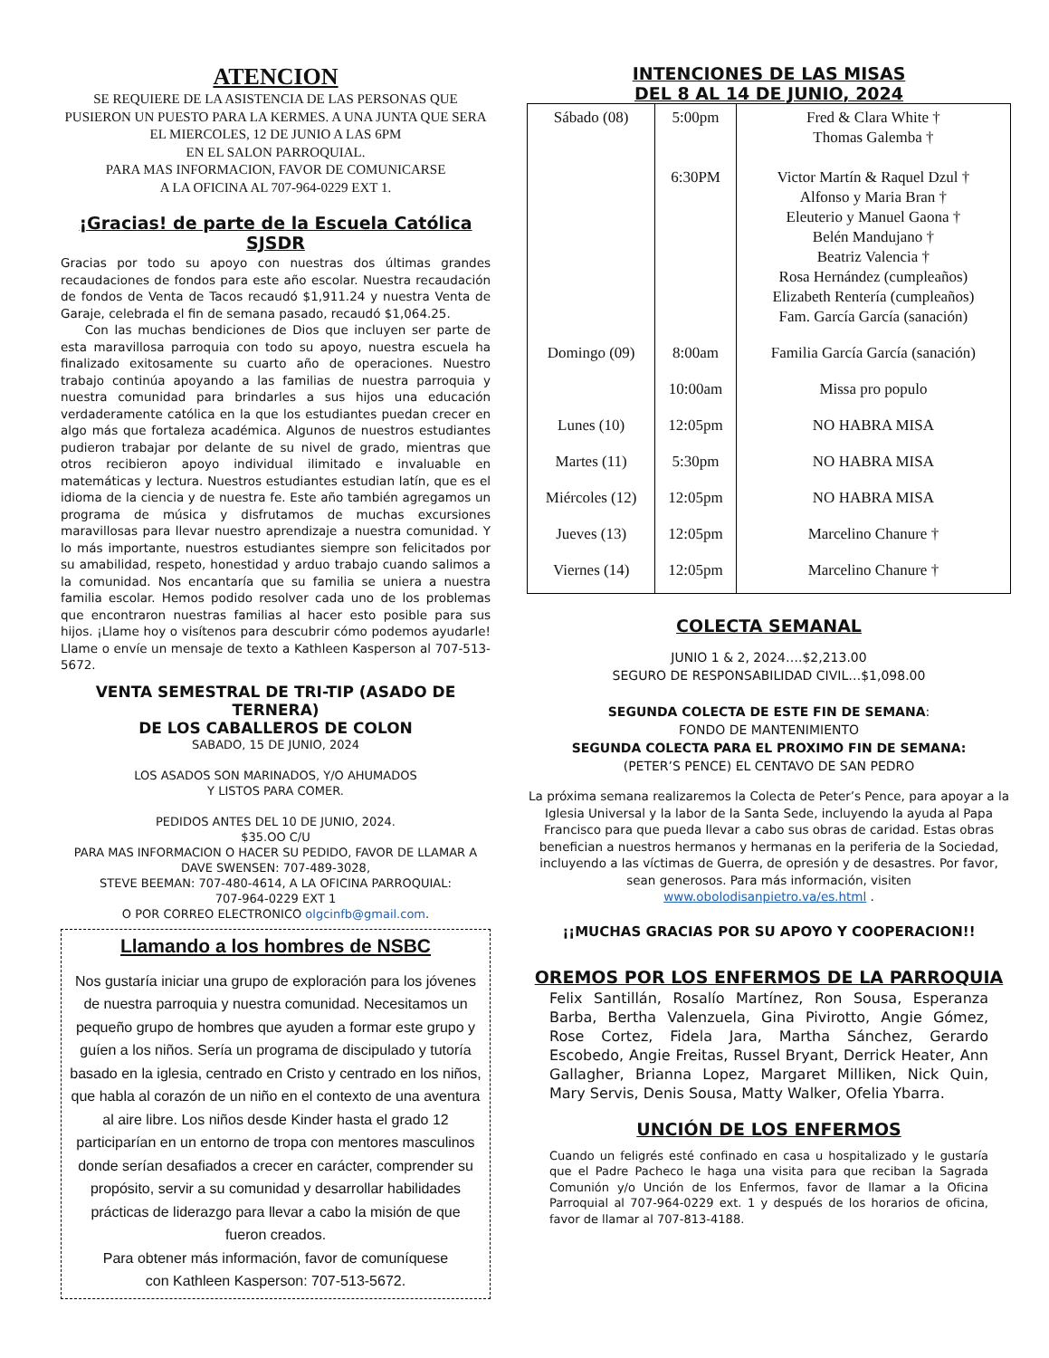ATENCION
SE REQUIERE DE LA ASISTENCIA DE LAS PERSONAS QUE PUSIERON UN PUESTO PARA LA KERMES. A UNA JUNTA QUE SERA EL MIERCOLES, 12 DE JUNIO A LAS 6PM
EN EL SALON PARROQUIAL.
PARA MAS INFORMACION, FAVOR DE COMUNICARSE
A LA OFICINA AL 707-964-0229 EXT 1.
¡Gracias! de parte de la Escuela Católica SJSDR
Gracias por todo su apoyo con nuestras dos últimas grandes recaudaciones de fondos para este año escolar. Nuestra recaudación de fondos de Venta de Tacos recaudó $1,911.24 y nuestra Venta de Garaje, celebrada el fin de semana pasado, recaudó $1,064.25.
Con las muchas bendiciones de Dios que incluyen ser parte de esta maravillosa parroquia con todo su apoyo, nuestra escuela ha finalizado exitosamente su cuarto año de operaciones. Nuestro trabajo continúa apoyando a las familias de nuestra parroquia y nuestra comunidad para brindarles a sus hijos una educación verdaderamente católica en la que los estudiantes puedan crecer en algo más que fortaleza académica. Algunos de nuestros estudiantes pudieron trabajar por delante de su nivel de grado, mientras que otros recibieron apoyo individual ilimitado e invaluable en matemáticas y lectura. Nuestros estudiantes estudian latín, que es el idioma de la ciencia y de nuestra fe. Este año también agregamos un programa de música y disfrutamos de muchas excursiones maravillosas para llevar nuestro aprendizaje a nuestra comunidad. Y lo más importante, nuestros estudiantes siempre son felicitados por su amabilidad, respeto, honestidad y arduo trabajo cuando salimos a la comunidad. Nos encantaría que su familia se uniera a nuestra familia escolar. Hemos podido resolver cada uno de los problemas que encontraron nuestras familias al hacer esto posible para sus hijos. ¡Llame hoy o visítenos para descubrir cómo podemos ayudarle! Llame o envíe un mensaje de texto a Kathleen Kasperson al 707-513-5672.
VENTA SEMESTRAL DE TRI-TIP (ASADO DE TERNERA)
DE LOS CABALLEROS DE COLON
SABADO, 15 DE JUNIO, 2024
LOS ASADOS SON MARINADOS, Y/O AHUMADOS
Y LISTOS PARA COMER.
PEDIDOS ANTES DEL 10 DE JUNIO, 2024.
$35.OO C/U
PARA MAS INFORMACION O HACER SU PEDIDO, FAVOR DE LLAMAR A DAVE SWENSEN: 707-489-3028,
STEVE BEEMAN: 707-480-4614, A LA OFICINA PARROQUIAL:
707-964-0229 EXT 1
O POR CORREO ELECTRONICO olgcinfb@gmail.com.
Llamando a los hombres de NSBC
Nos gustaría iniciar una grupo de exploración para los jóvenes de nuestra parroquia y nuestra comunidad. Necesitamos un pequeño grupo de hombres que ayuden a formar este grupo y guíen a los niños. Sería un programa de discipulado y tutoría basado en la iglesia, centrado en Cristo y centrado en los niños, que habla al corazón de un niño en el contexto de una aventura al aire libre. Los niños desde Kinder hasta el grado 12 participarían en un entorno de tropa con mentores masculinos donde serían desafiados a crecer en carácter, comprender su propósito, servir a su comunidad y desarrollar habilidades prácticas de liderazgo para llevar a cabo la misión de que fueron creados.
Para obtener más información, favor de comuníquese
con Kathleen Kasperson: 707-513-5672.
INTENCIONES DE LAS MISAS
DEL 8 AL 14 DE JUNIO, 2024
| Sábado (08) | 5:00pm 6:30PM | Fred & Clara White † Thomas Galemba † Victor Martín & Raquel Dzul † Alfonso y Maria Bran † Eleuterio y Manuel Gaona † Belén Mandujano † Beatriz Valencia † Rosa Hernández (cumpleaños) Elizabeth Rentería (cumpleaños) Fam. García García (sanación) |
| Domingo (09) | 8:00am | Familia García García (sanación) |
| | 10:00am | Missa pro populo |
| Lunes (10) | 12:05pm | NO HABRA MISA |
| Martes (11) | 5:30pm | NO HABRA MISA |
| Miércoles (12) | 12:05pm | NO HABRA MISA |
| Jueves (13) | 12:05pm | Marcelino Chanure † |
| Viernes (14) | 12:05pm | Marcelino Chanure † |
COLECTA SEMANAL
JUNIO 1 & 2, 2024….$2,213.00
SEGURO DE RESPONSABILIDAD CIVIL…$1,098.00
SEGUNDA COLECTA DE ESTE FIN DE SEMANA:
FONDO DE MANTENIMIENTO
SEGUNDA COLECTA PARA EL PROXIMO FIN DE SEMANA:
(PETER’S PENCE) EL CENTAVO DE SAN PEDRO
La próxima semana realizaremos la Colecta de Peter’s Pence, para apoyar a la Iglesia Universal y la labor de la Santa Sede, incluyendo la ayuda al Papa Francisco para que pueda llevar a cabo sus obras de caridad. Estas obras benefician a nuestros hermanos y hermanas en la periferia de la Sociedad, incluyendo a las víctimas de Guerra, de opresión y de desastres. Por favor, sean generosos. Para más información, visiten www.obolodisanpietro.va/es.html .
¡¡MUCHAS GRACIAS POR SU APOYO Y COOPERACION!!
OREMOS POR LOS ENFERMOS DE LA PARROQUIA
Felix Santillán, Rosalío Martínez, Ron Sousa, Esperanza Barba, Bertha Valenzuela, Gina Pivirotto, Angie Gómez, Rose Cortez, Fidela Jara, Martha Sánchez, Gerardo Escobedo, Angie Freitas, Russel Bryant, Derrick Heater, Ann Gallagher, Brianna Lopez, Margaret Milliken, Nick Quin, Mary Servis, Denis Sousa, Matty Walker, Ofelia Ybarra.
UNCIÓN DE LOS ENFERMOS
Cuando un feligrés esté confinado en casa u hospitalizado y le gustaría que el Padre Pacheco le haga una visita para que reciban la Sagrada Comunión y/o Unción de los Enfermos, favor de llamar a la Oficina Parroquial al 707-964-0229 ext. 1 y después de los horarios de oficina, favor de llamar al 707-813-4188.